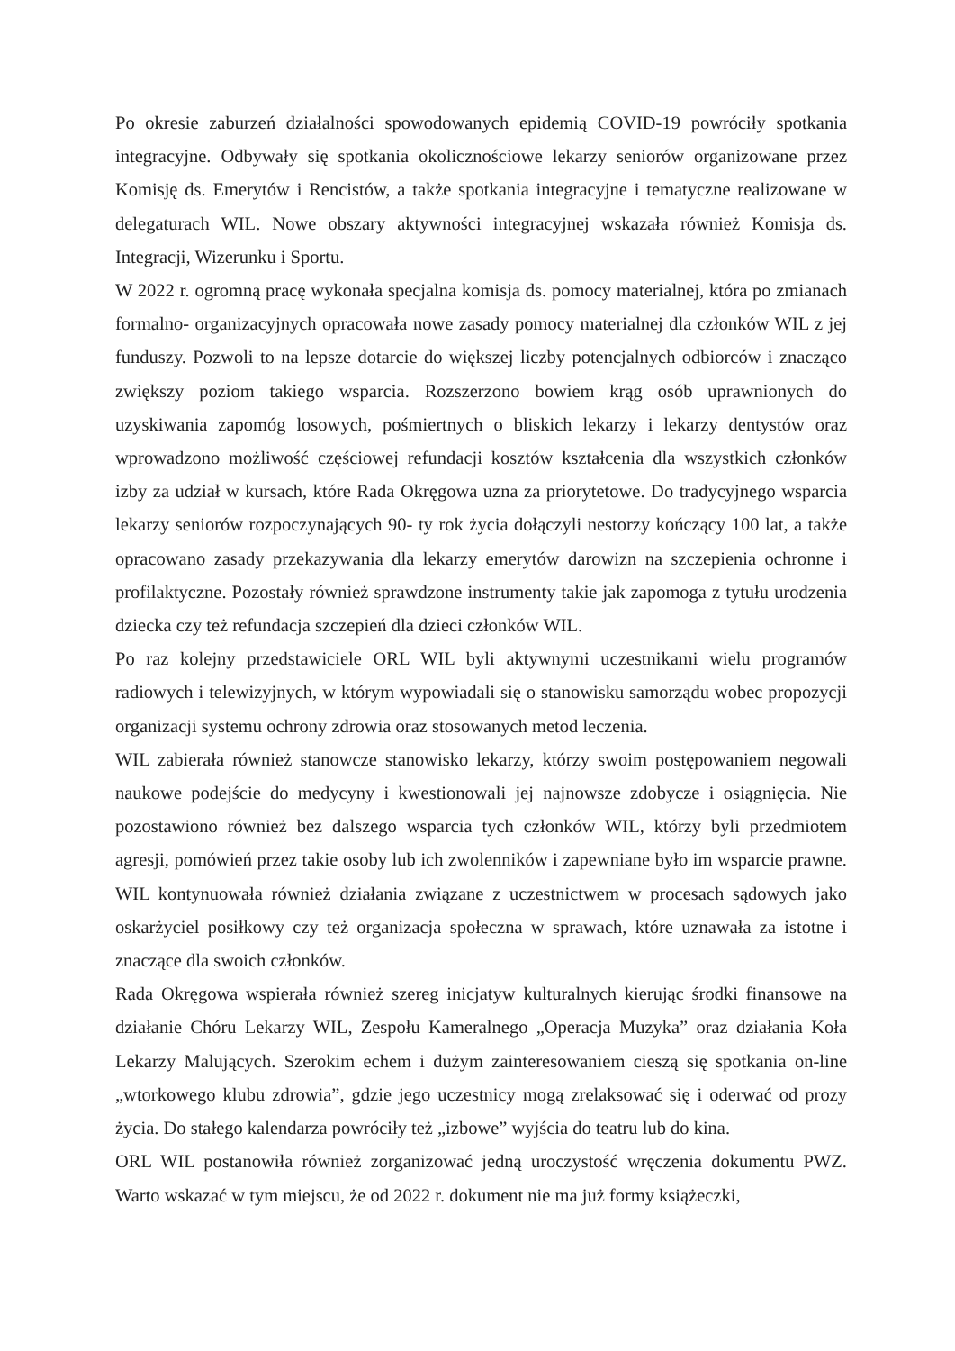Po okresie zaburzeń działalności spowodowanych epidemią COVID-19 powróciły spotkania integracyjne. Odbywały się spotkania okolicznościowe lekarzy seniorów organizowane przez Komisję ds. Emerytów i Rencistów, a także spotkania integracyjne i tematyczne realizowane w delegaturach WIL. Nowe obszary aktywności integracyjnej wskazała również Komisja ds. Integracji, Wizerunku i Sportu.
W 2022 r. ogromną pracę wykonała specjalna komisja ds. pomocy materialnej, która po zmianach formalno- organizacyjnych opracowała nowe zasady pomocy materialnej dla członków WIL z jej funduszy. Pozwoli to na lepsze dotarcie do większej liczby potencjalnych odbiorców i znacząco zwiększy poziom takiego wsparcia. Rozszerzono bowiem krąg osób uprawnionych do uzyskiwania zapomóg losowych, pośmiertnych o bliskich lekarzy i lekarzy dentystów oraz wprowadzono możliwość częściowej refundacji kosztów kształcenia dla wszystkich członków izby za udział w kursach, które Rada Okręgowa uzna za priorytetowe. Do tradycyjnego wsparcia lekarzy seniorów rozpoczynających 90- ty rok życia dołączyli nestorzy kończący 100 lat, a także opracowano zasady przekazywania dla lekarzy emerytów darowizn na szczepienia ochronne i profilaktyczne. Pozostały również sprawdzone instrumenty takie jak zapomoga z tytułu urodzenia dziecka czy też refundacja szczepień dla dzieci członków WIL.
Po raz kolejny przedstawiciele ORL WIL byli aktywnymi uczestnikami wielu programów radiowych i telewizyjnych, w którym wypowiadali się o stanowisku samorządu wobec propozycji organizacji systemu ochrony zdrowia oraz stosowanych metod leczenia.
WIL zabierała również stanowcze stanowisko lekarzy, którzy swoim postępowaniem negowali naukowe podejście do medycyny i kwestionowali jej najnowsze zdobycze i osiągnięcia. Nie pozostawiono również bez dalszego wsparcia tych członków WIL, którzy byli przedmiotem agresji, pomówień przez takie osoby lub ich zwolenników i zapewniane było im wsparcie prawne. WIL kontynuowała również działania związane z uczestnictwem w procesach sądowych jako oskarżyciel posiłkowy czy też organizacja społeczna w sprawach, które uznawała za istotne i znaczące dla swoich członków.
Rada Okręgowa wspierała również szereg inicjatyw kulturalnych kierując środki finansowe na działanie Chóru Lekarzy WIL, Zespołu Kameralnego „Operacja Muzyka” oraz działania Koła Lekarzy Malujących. Szerokim echem i dużym zainteresowaniem cieszą się spotkania on-line „wtorkowego klubu zdrowia”, gdzie jego uczestnicy mogą zrelaksować się i oderwać od prozy życia. Do stałego kalendarza powróciły też „izbowe” wyjścia do teatru lub do kina.
ORL WIL postanowiła również zorganizować jedną uroczystość wręczenia dokumentu PWZ. Warto wskazać w tym miejscu, że od 2022 r. dokument nie ma już formy książeczki,